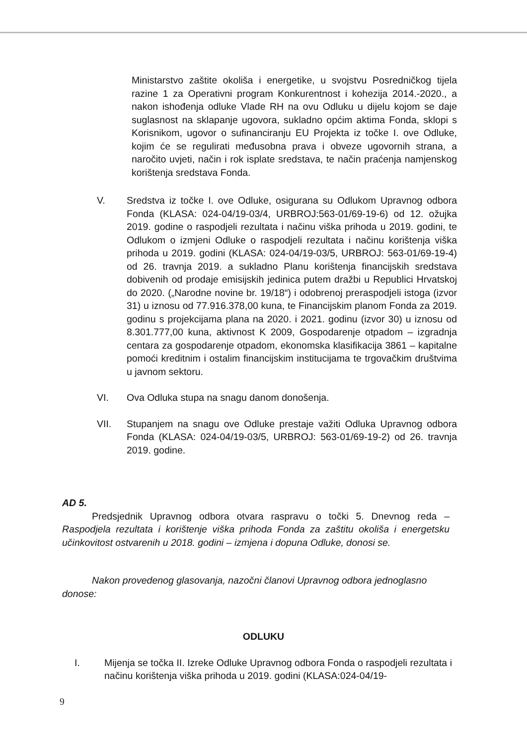Ministarstvo zaštite okoliša i energetike, u svojstvu Posredničkog tijela razine 1 za Operativni program Konkurentnost i kohezija 2014.-2020., a nakon ishođenja odluke Vlade RH na ovu Odluku u dijelu kojom se daje suglasnost na sklapanje ugovora, sukladno općim aktima Fonda, sklopi s Korisnikom, ugovor o sufinanciranju EU Projekta iz točke I. ove Odluke, kojim će se regulirati međusobna prava i obveze ugovornih strana, a naročito uvjeti, način i rok isplate sredstava, te način praćenja namjenskog korištenja sredstava Fonda.
V. Sredstva iz točke I. ove Odluke, osigurana su Odlukom Upravnog odbora Fonda (KLASA: 024-04/19-03/4, URBROJ:563-01/69-19-6) od 12. ožujka 2019. godine o raspodjeli rezultata i načinu viška prihoda u 2019. godini, te Odlukom o izmjeni Odluke o raspodjeli rezultata i načinu korištenja viška prihoda u 2019. godini (KLASA: 024-04/19-03/5, URBROJ: 563-01/69-19-4) od 26. travnja 2019. a sukladno Planu korištenja financijskih sredstava dobivenih od prodaje emisijskih jedinica putem dražbi u Republici Hrvatskoj do 2020. („Narodne novine br. 19/18“) i odobrenoj preraspodjeli istoga (izvor 31) u iznosu od 77.916.378,00 kuna, te Financijskim planom Fonda za 2019. godinu s projekcijama plana na 2020. i 2021. godinu (izvor 30) u iznosu od 8.301.777,00 kuna, aktivnost K 2009, Gospodarenje otpadom – izgradnja centara za gospodarenje otpadom, ekonomska klasifikacija 3861 – kapitalne pomoći kreditnim i ostalim financijskim institucijama te trgovačkim društvima u javnom sektoru.
VI. Ova Odluka stupa na snagu danom donošenja.
VII. Stupanjem na snagu ove Odluke prestaje važiti Odluka Upravnog odbora Fonda (KLASA: 024-04/19-03/5, URBROJ: 563-01/69-19-2) od 26. travnja 2019. godine.
AD 5.
Predsjednik Upravnog odbora otvara raspravu o točki 5. Dnevnog reda – Raspodjela rezultata i korištenje viška prihoda Fonda za zaštitu okoliša i energetsku učinkovitost ostvarenih u 2018. godini – izmjena i dopuna Odluke, donosi se.
Nakon provedenog glasovanja, nazočni članovi Upravnog odbora jednoglasno donose:
ODLUKU
I. Mijenja se točka II. Izreke Odluke Upravnog odbora Fonda o raspodjeli rezultata i načinu korištenja viška prihoda u 2019. godini (KLASA:024-04/19-
9